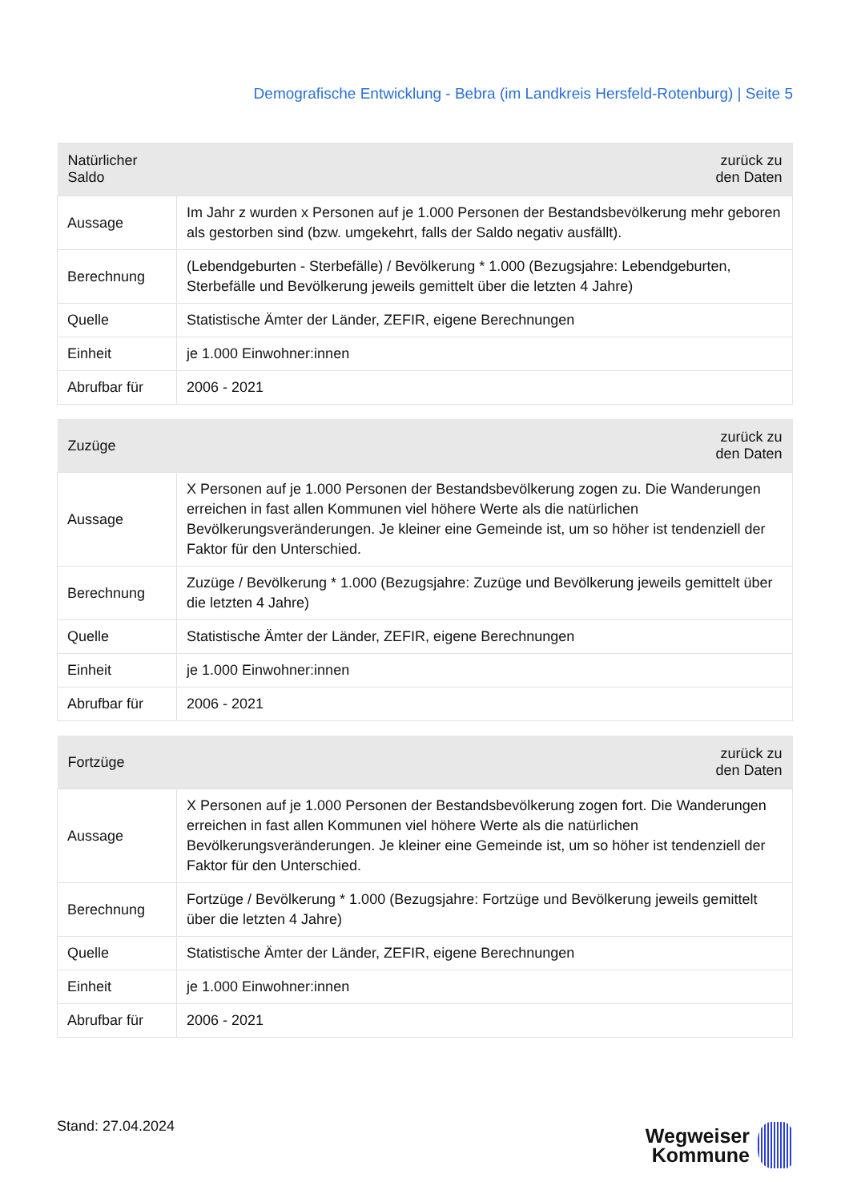Demografische Entwicklung - Bebra (im Landkreis Hersfeld-Rotenburg) | Seite 5
| Natürlicher Saldo | zurück zu den Daten |
| --- | --- |
| Aussage | Im Jahr z wurden x Personen auf je 1.000 Personen der Bestandsbevölkerung mehr geboren als gestorben sind (bzw. umgekehrt, falls der Saldo negativ ausfällt). |
| Berechnung | (Lebendgeburten - Sterbefälle) / Bevölkerung * 1.000 (Bezugsjahre: Lebendgeburten, Sterbefälle und Bevölkerung jeweils gemittelt über die letzten 4 Jahre) |
| Quelle | Statistische Ämter der Länder, ZEFIR, eigene Berechnungen |
| Einheit | je 1.000 Einwohner:innen |
| Abrufbar für | 2006 - 2021 |
| Zuzüge | zurück zu den Daten |
| --- | --- |
| Aussage | X Personen auf je 1.000 Personen der Bestandsbevölkerung zogen zu. Die Wanderungen erreichen in fast allen Kommunen viel höhere Werte als die natürlichen Bevölkerungsveränderungen. Je kleiner eine Gemeinde ist, um so höher ist tendenziell der Faktor für den Unterschied. |
| Berechnung | Zuzüge / Bevölkerung * 1.000 (Bezugsjahre: Zuzüge und Bevölkerung jeweils gemittelt über die letzten 4 Jahre) |
| Quelle | Statistische Ämter der Länder, ZEFIR, eigene Berechnungen |
| Einheit | je 1.000 Einwohner:innen |
| Abrufbar für | 2006 - 2021 |
| Fortzüge | zurück zu den Daten |
| --- | --- |
| Aussage | X Personen auf je 1.000 Personen der Bestandsbevölkerung zogen fort. Die Wanderungen erreichen in fast allen Kommunen viel höhere Werte als die natürlichen Bevölkerungsveränderungen. Je kleiner eine Gemeinde ist, um so höher ist tendenziell der Faktor für den Unterschied. |
| Berechnung | Fortzüge / Bevölkerung * 1.000 (Bezugsjahre: Fortzüge und Bevölkerung jeweils gemittelt über die letzten 4 Jahre) |
| Quelle | Statistische Ämter der Länder, ZEFIR, eigene Berechnungen |
| Einheit | je 1.000 Einwohner:innen |
| Abrufbar für | 2006 - 2021 |
Stand: 27.04.2024
Wegweiser
Kommune